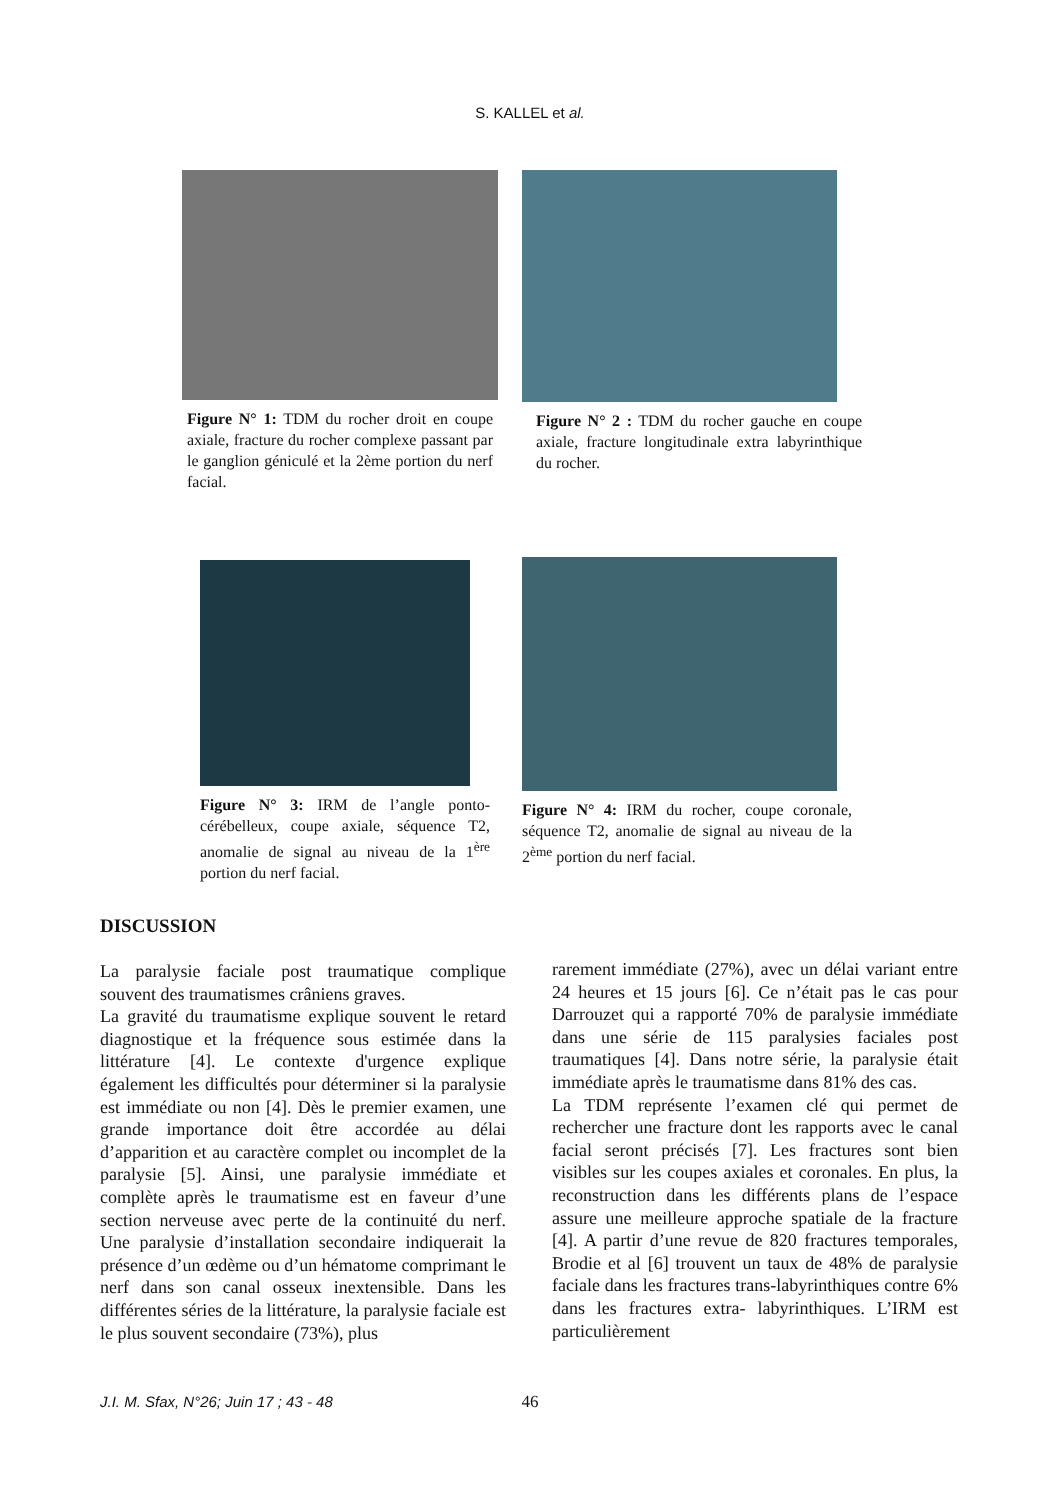S. KALLEL et al.
Figure N° 1: TDM du rocher droit en coupe axiale, fracture du rocher complexe passant par le ganglion géniculé et la 2ème portion du nerf facial.
Figure N° 2 : TDM du rocher gauche en coupe axiale, fracture longitudinale extra labyrinthique du rocher.
Figure N° 3: IRM de l’angle ponto-cérébelleux, coupe axiale, séquence T2, anomalie de signal au niveau de la 1<sup>ère</sup> portion du nerf facial.
Figure N° 4: IRM du rocher, coupe coronale, séquence T2, anomalie de signal au niveau de la 2<sup>ème</sup> portion du nerf facial.
DISCUSSION
La paralysie faciale post traumatique complique souvent des traumatismes crâniens graves.
La gravité du traumatisme explique souvent le retard diagnostique et la fréquence sous estimée dans la littérature [4]. Le contexte d'urgence explique également les difficultés pour déterminer si la paralysie est immédiate ou non [4]. Dès le premier examen, une grande importance doit être accordée au délai d’apparition et au caractère complet ou incomplet de la paralysie [5]. Ainsi, une paralysie immédiate et complète après le traumatisme est en faveur d’une section nerveuse avec perte de la continuité du nerf. Une paralysie d’installation secondaire indiquerait la présence d’un œdème ou d’un hématome comprimant le nerf dans son canal osseux inextensible. Dans les différentes séries de la littérature, la paralysie faciale est le plus souvent secondaire (73%), plus
rarement immédiate (27%), avec un délai variant entre 24 heures et 15 jours [6]. Ce n’était pas le cas pour Darrouzet qui a rapporté 70% de paralysie immédiate dans une série de 115 paralysies faciales post traumatiques [4]. Dans notre série, la paralysie était immédiate après le traumatisme dans 81% des cas.
La TDM représente l’examen clé qui permet de rechercher une fracture dont les rapports avec le canal facial seront précisés [7]. Les fractures sont bien visibles sur les coupes axiales et coronales. En plus, la reconstruction dans les différents plans de l’espace assure une meilleure approche spatiale de la fracture [4]. A partir d’une revue de 820 fractures temporales, Brodie et al [6] trouvent un taux de 48% de paralysie faciale dans les fractures trans-labyrinthiques contre 6% dans les fractures extra- labyrinthiques. L’IRM est particulièrement
J.I. M. Sfax, N°26; Juin 17 ; 43 - 48 46